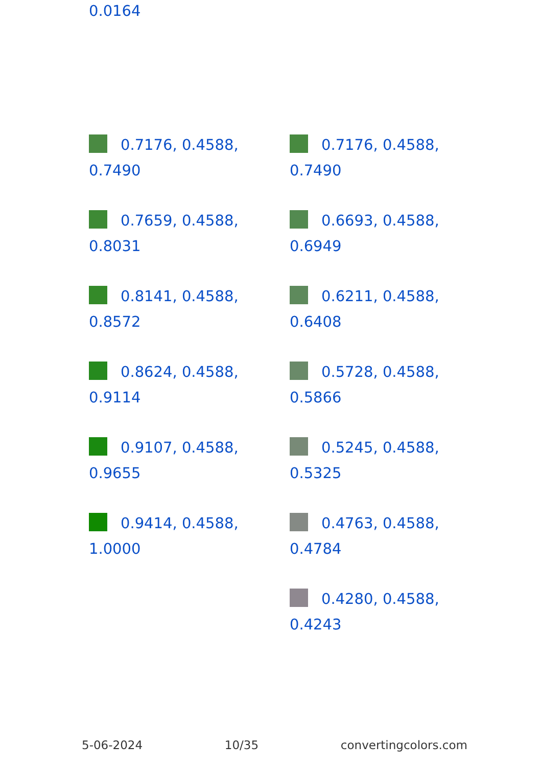0.0164
0.7176, 0.4588, 0.7490
0.7176, 0.4588, 0.7490
0.7659, 0.4588, 0.8031
0.6693, 0.4588, 0.6949
0.8141, 0.4588, 0.8572
0.6211, 0.4588, 0.6408
0.8624, 0.4588, 0.9114
0.5728, 0.4588, 0.5866
0.9107, 0.4588, 0.9655
0.5245, 0.4588, 0.5325
0.9414, 0.4588, 1.0000
0.4763, 0.4588, 0.4784
0.4280, 0.4588, 0.4243
5-06-2024 10/35 convertingcolors.com